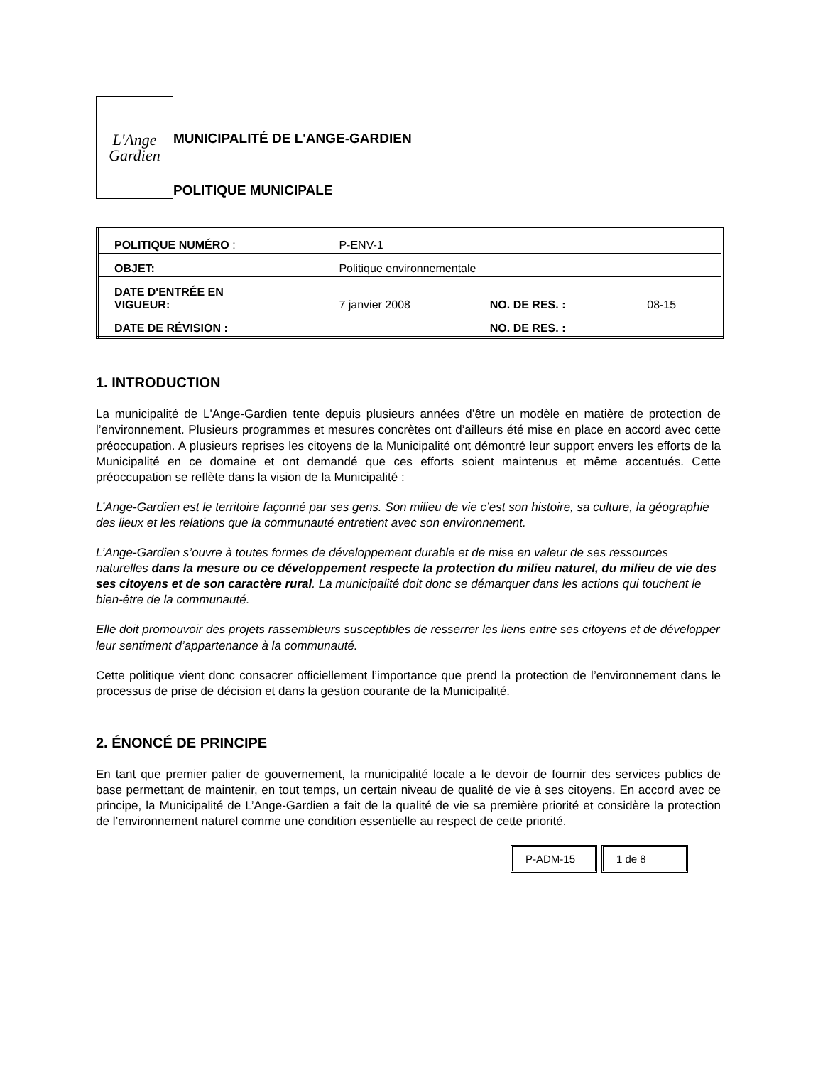L'Ange
Gardien
MUNICIPALITÉ DE L'ANGE-GARDIEN
POLITIQUE MUNICIPALE
| POLITIQUE NUMÉRO : | P-ENV-1 | | |
| OBJET: | Politique environnementale | | |
| DATE D'ENTRÉE EN VIGUEUR: | 7 janvier 2008 | NO. DE RES. : | 08-15 |
| DATE DE RÉVISION : | | NO. DE RES. : | |
1. INTRODUCTION
La municipalité de L'Ange-Gardien tente depuis plusieurs années d’être un modèle en matière de protection de l’environnement. Plusieurs programmes et mesures concrètes ont d’ailleurs été mise en place en accord avec cette préoccupation. A plusieurs reprises les citoyens de la Municipalité ont démontré leur support envers les efforts de la Municipalité en ce domaine et ont demandé que ces efforts soient maintenus et même accentués. Cette préoccupation se reflète dans la vision de la Municipalité :
L’Ange-Gardien est le territoire façonné par ses gens. Son milieu de vie c’est son histoire, sa culture, la géographie des lieux et les relations que la communauté entretient avec son environnement.
L’Ange-Gardien s’ouvre à toutes formes de développement durable et de mise en valeur de ses ressources naturelles dans la mesure ou ce développement respecte la protection du milieu naturel, du milieu de vie des ses citoyens et de son caractère rural. La municipalité doit donc se démarquer dans les actions qui touchent le bien-être de la communauté.
Elle doit promouvoir des projets rassembleurs susceptibles de resserrer les liens entre ses citoyens et de développer leur sentiment d’appartenance à la communauté.
Cette politique vient donc consacrer officiellement l’importance que prend la protection de l’environnement dans le processus de prise de décision et dans la gestion courante de la Municipalité.
2. ÉNONCÉ DE PRINCIPE
En tant que premier palier de gouvernement, la municipalité locale a le devoir de fournir des services publics de base permettant de maintenir, en tout temps, un certain niveau de qualité de vie à ses citoyens. En accord avec ce principe, la Municipalité de L’Ange-Gardien a fait de la qualité de vie sa première priorité et considère la protection de l’environnement naturel comme une condition essentielle au respect de cette priorité.
| P-ADM-15 | 1 de 8 |